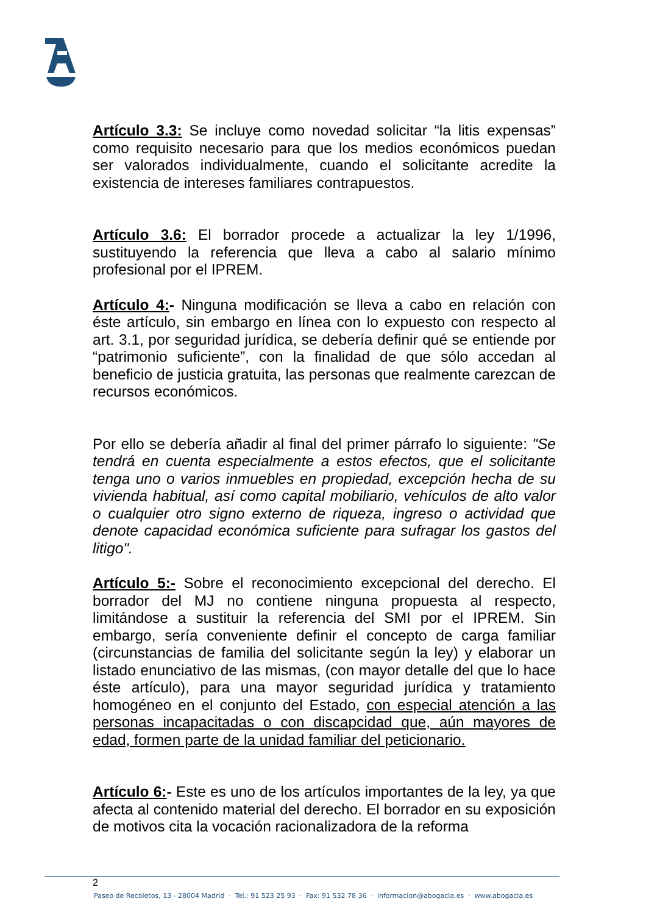Artículo 3.3: Se incluye como novedad solicitar “la litis expensas” como requisito necesario para que los medios económicos puedan ser valorados individualmente, cuando el solicitante acredite la existencia de intereses familiares contrapuestos.
Artículo 3.6: El borrador procede a actualizar la ley 1/1996, sustituyendo la referencia que lleva a cabo al salario mínimo profesional por el IPREM.
Artículo 4:- Ninguna modificación se lleva a cabo en relación con éste artículo, sin embargo en línea con lo expuesto con respecto al art. 3.1, por seguridad jurídica, se debería definir qué se entiende por “patrimonio suficiente”, con la finalidad de que sólo accedan al beneficio de justicia gratuita, las personas que realmente carezcan de recursos económicos.
Por ello se debería añadir al final del primer párrafo lo siguiente: "Se tendrá en cuenta especialmente a estos efectos, que el solicitante tenga uno o varios inmuebles en propiedad, excepción hecha de su vivienda habitual, así como capital mobiliario, vehículos de alto valor o cualquier otro signo externo de riqueza, ingreso o actividad que denote capacidad económica suficiente para sufragar los gastos del litigo".
Artículo 5:- Sobre el reconocimiento excepcional del derecho. El borrador del MJ no contiene ninguna propuesta al respecto, limitándose a sustituir la referencia del SMI por el IPREM. Sin embargo, sería conveniente definir el concepto de carga familiar (circunstancias de familia del solicitante según la ley) y elaborar un listado enunciativo de las mismas, (con mayor detalle del que lo hace éste artículo), para una mayor seguridad jurídica y tratamiento homogéneo en el conjunto del Estado, con especial atención a las personas incapacitadas o con discapcidad que, aún mayores de edad, formen parte de la unidad familiar del peticionario.
Artículo 6:- Este es uno de los artículos importantes de la ley, ya que afecta al contenido material del derecho. El borrador en su exposición de motivos cita la vocación racionalizadora de la reforma
2
Paseo de Recoletos, 13 - 28004 Madrid · Tel.: 91 523 25 93 · Fax: 91 532 78 36 · informacion@abogacia.es · www.abogacia.es